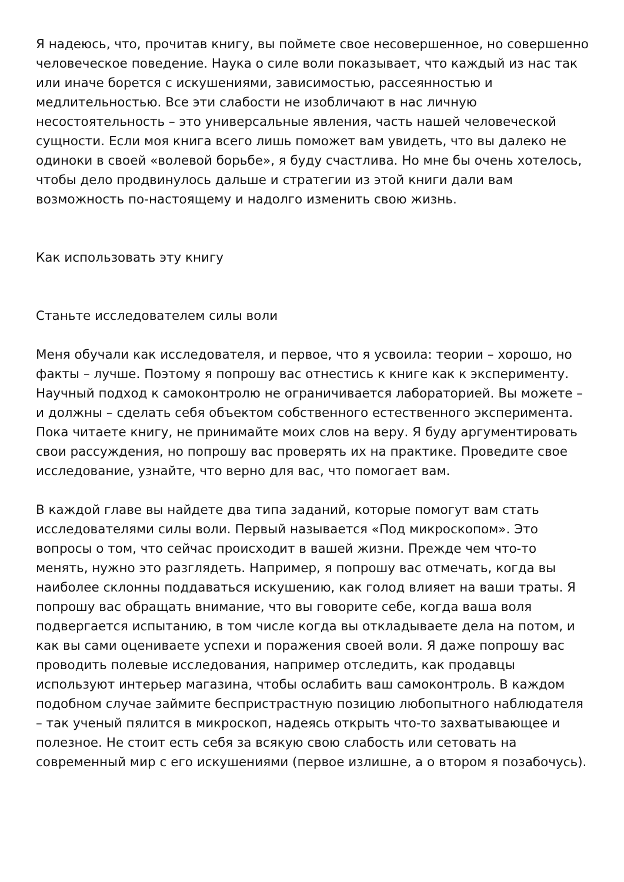Я надеюсь, что, прочитав книгу, вы поймете свое несовершенное, но совершенно человеческое поведение. Наука о силе воли показывает, что каждый из нас так или иначе борется с искушениями, зависимостью, рассеянностью и медлительностью. Все эти слабости не изобличают в нас личную несостоятельность – это универсальные явления, часть нашей человеческой сущности. Если моя книга всего лишь поможет вам увидеть, что вы далеко не одиноки в своей «волевой борьбе», я буду счастлива. Но мне бы очень хотелось, чтобы дело продвинулось дальше и стратегии из этой книги дали вам возможность по-настоящему и надолго изменить свою жизнь.
Как использовать эту книгу
Станьте исследователем силы воли
Меня обучали как исследователя, и первое, что я усвоила: теории – хорошо, но факты – лучше. Поэтому я попрошу вас отнестись к книге как к эксперименту. Научный подход к самоконтролю не ограничивается лабораторией. Вы можете – и должны – сделать себя объектом собственного естественного эксперимента. Пока читаете книгу, не принимайте моих слов на веру. Я буду аргументировать свои рассуждения, но попрошу вас проверять их на практике. Проведите свое исследование, узнайте, что верно для вас, что помогает вам.
В каждой главе вы найдете два типа заданий, которые помогут вам стать исследователями силы воли. Первый называется «Под микроскопом». Это вопросы о том, что сейчас происходит в вашей жизни. Прежде чем что-то менять, нужно это разглядеть. Например, я попрошу вас отмечать, когда вы наиболее склонны поддаваться искушению, как голод влияет на ваши траты. Я попрошу вас обращать внимание, что вы говорите себе, когда ваша воля подвергается испытанию, в том числе когда вы откладываете дела на потом, и как вы сами оцениваете успехи и поражения своей воли. Я даже попрошу вас проводить полевые исследования, например отследить, как продавцы используют интерьер магазина, чтобы ослабить ваш самоконтроль. В каждом подобном случае займите беспристрастную позицию любопытного наблюдателя – так ученый пялится в микроскоп, надеясь открыть что-то захватывающее и полезное. Не стоит есть себя за всякую свою слабость или сетовать на современный мир с его искушениями (первое излишне, а о втором я позабочусь).